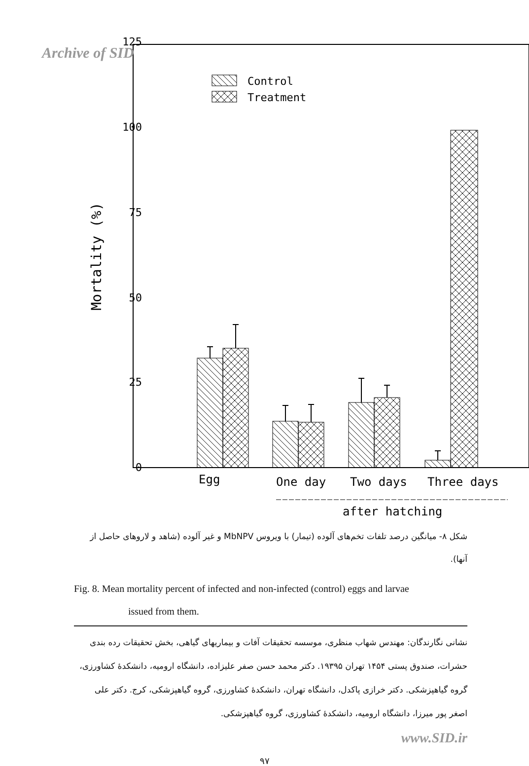Archive of SID
125
100
75
50
25
0
Mortality (%)
Control
Treatment
Egg
One day
Two days
Three days
after hatching
شکل ۸- میانگین درصد تلفات تخم‌های آلوده (تیمار) با ویروس MbNPV و غیر آلوده (شاهد و لاروهای حاصل از آنها).
Fig. 8. Mean mortality percent of infected and non-infected (control) eggs and larvae
issued from them.
نشانی نگارندگان: مهندس شهاب منظری، موسسه تحقیقات آفات و بیماریهای گیاهی، بخش تحقیقات رده بندی حشرات، صندوق پستی ۱۴۵۴ تهران ۱۹۳۹۵. دکتر محمد حسن صفر علیزاده، دانشگاه ارومیه، دانشکدهٔ کشاورزی، گروه گیاهپزشکی. دکتر خرازی پاکدل، دانشگاه تهران، دانشکدهٔ کشاورزی، گروه گیاهپزشکی، کرج. دکتر علی اصغر پور میرزا، دانشگاه ارومیه، دانشکدهٔ کشاورزی، گروه گیاهپزشکی.
www.SID.ir
۹۷